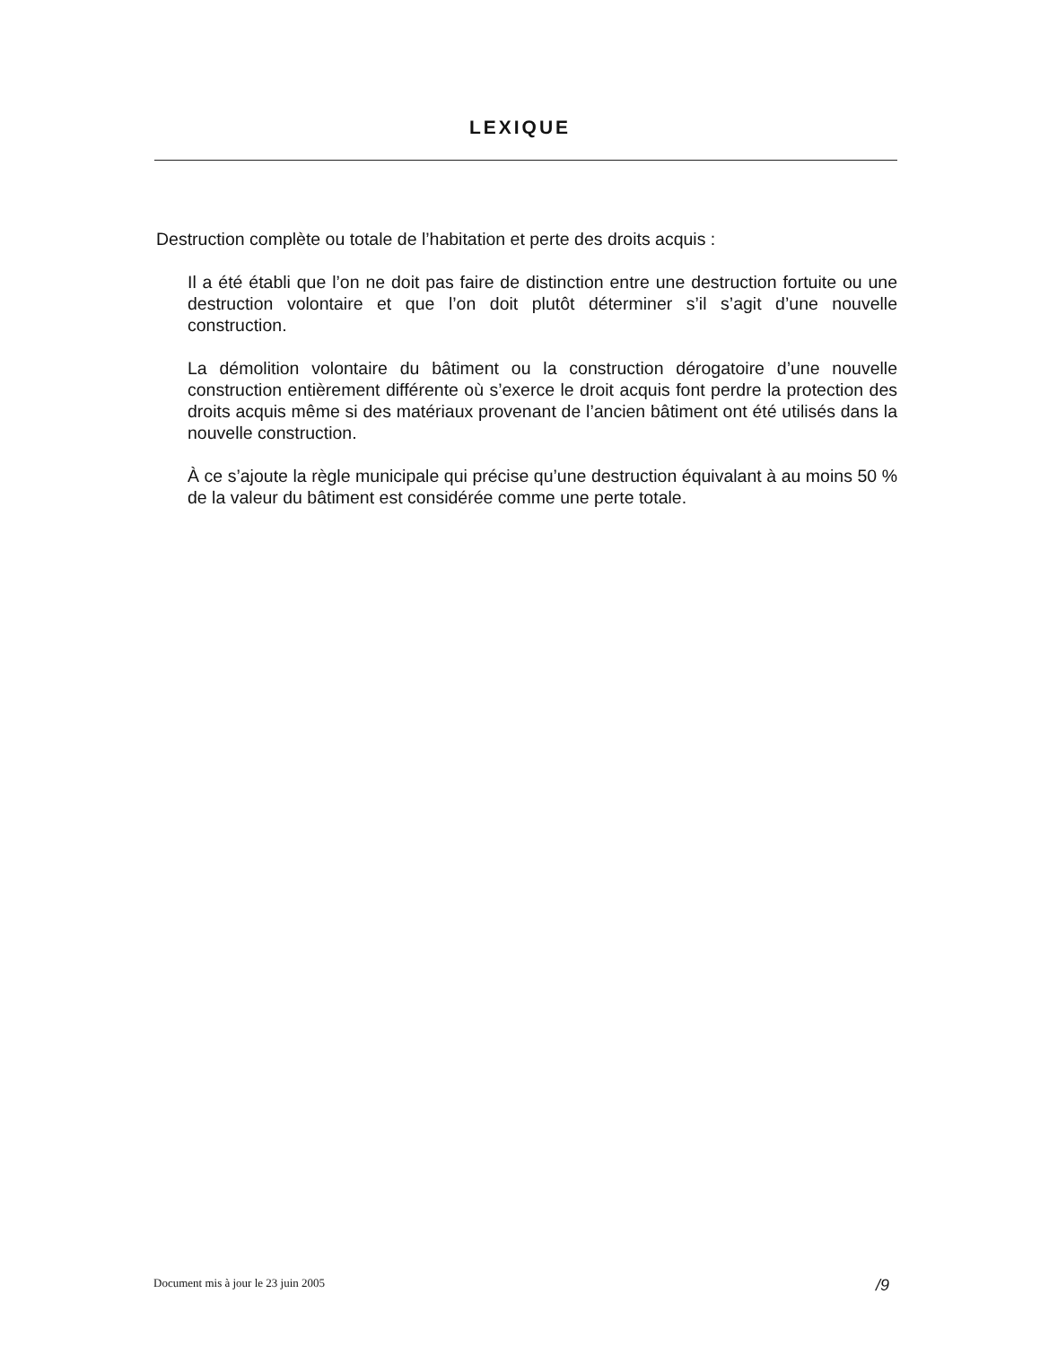LEXIQUE
Destruction complète ou totale de l’habitation et perte des droits acquis :
Il a été établi que l’on ne doit pas faire de distinction entre une destruction fortuite ou une destruction volontaire et que l’on doit plutôt déterminer s’il s’agit d’une nouvelle construction.
La démolition volontaire du bâtiment ou la construction dérogatoire d’une nouvelle construction entièrement différente où s’exerce le droit acquis font perdre la protection des droits acquis même si des matériaux provenant de l’ancien bâtiment ont été utilisés dans la nouvelle construction.
À ce s’ajoute la règle municipale qui précise qu’une destruction équivalant à au moins 50 % de la valeur du bâtiment est considérée comme une perte totale.
Document mis à jour le 23 juin 2005 /9